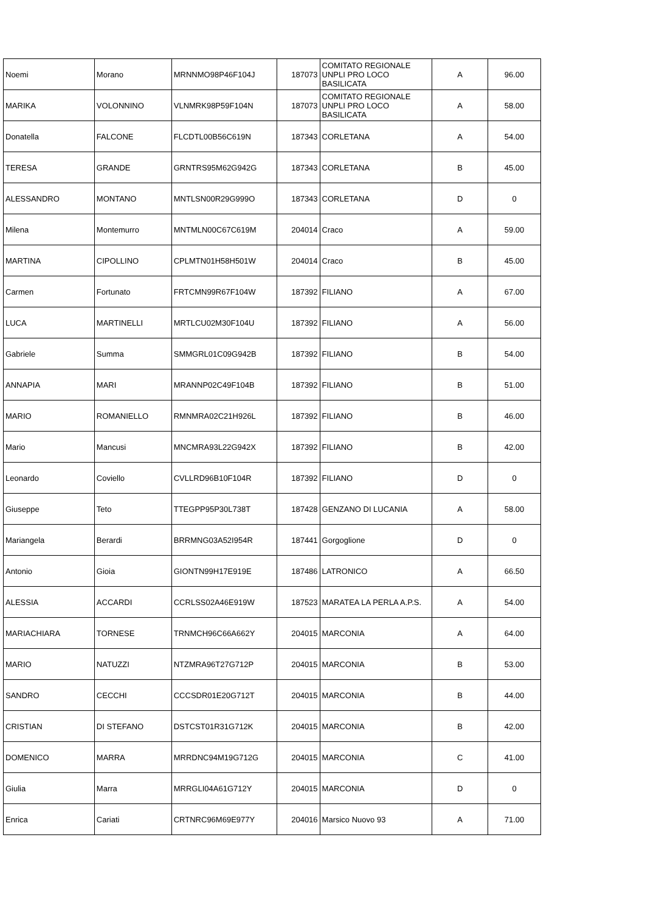| Noemi | Morano | MRNNMO98P46F104J | 187073 | COMITATO REGIONALE UNPLI PRO LOCO BASILICATA | A | 96.00 |
| MARIKA | VOLONNINO | VLNMRK98P59F104N | 187073 | COMITATO REGIONALE UNPLI PRO LOCO BASILICATA | A | 58.00 |
| Donatella | FALCONE | FLCDTL00B56C619N | 187343 | CORLETANA | A | 54.00 |
| TERESA | GRANDE | GRNTRS95M62G942G | 187343 | CORLETANA | B | 45.00 |
| ALESSANDRO | MONTANO | MNTLSN00R29G999O | 187343 | CORLETANA | D | 0 |
| Milena | Montemurro | MNTMLN00C67C619M | 204014 | Craco | A | 59.00 |
| MARTINA | CIPOLLINO | CPLMTN01H58H501W | 204014 | Craco | B | 45.00 |
| Carmen | Fortunato | FRTCMN99R67F104W | 187392 | FILIANO | A | 67.00 |
| LUCA | MARTINELLI | MRTLCU02M30F104U | 187392 | FILIANO | A | 56.00 |
| Gabriele | Summa | SMMGRL01C09G942B | 187392 | FILIANO | B | 54.00 |
| ANNAPIA | MARI | MRANNP02C49F104B | 187392 | FILIANO | B | 51.00 |
| MARIO | ROMANIELLO | RMNMRA02C21H926L | 187392 | FILIANO | B | 46.00 |
| Mario | Mancusi | MNCMRA93L22G942X | 187392 | FILIANO | B | 42.00 |
| Leonardo | Coviello | CVLLRD96B10F104R | 187392 | FILIANO | D | 0 |
| Giuseppe | Teto | TTEGPP95P30L738T | 187428 | GENZANO DI LUCANIA | A | 58.00 |
| Mariangela | Berardi | BRRMNG03A52I954R | 187441 | Gorgoglione | D | 0 |
| Antonio | Gioia | GIONTN99H17E919E | 187486 | LATRONICO | A | 66.50 |
| ALESSIA | ACCARDI | CCRLSS02A46E919W | 187523 | MARATEA LA PERLA A.P.S. | A | 54.00 |
| MARIACHIARA | TORNESE | TRNMCH96C66A662Y | 204015 | MARCONIA | A | 64.00 |
| MARIO | NATUZZI | NTZMRA96T27G712P | 204015 | MARCONIA | B | 53.00 |
| SANDRO | CECCHI | CCCSDR01E20G712T | 204015 | MARCONIA | B | 44.00 |
| CRISTIAN | DI STEFANO | DSTCST01R31G712K | 204015 | MARCONIA | B | 42.00 |
| DOMENICO | MARRA | MRRDNC94M19G712G | 204015 | MARCONIA | C | 41.00 |
| Giulia | Marra | MRRGLI04A61G712Y | 204015 | MARCONIA | D | 0 |
| Enrica | Cariati | CRTNRC96M69E977Y | 204016 | Marsico Nuovo 93 | A | 71.00 |